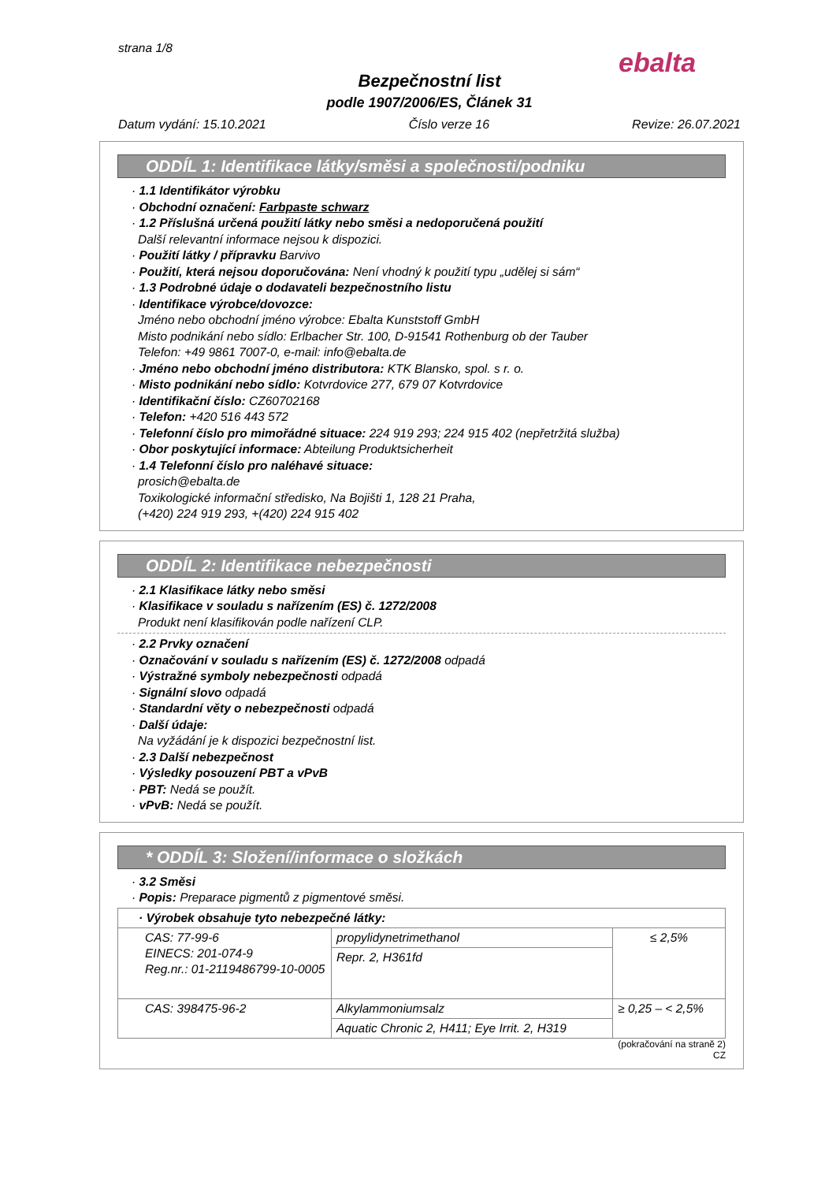strana 1/8
Bezpečnostní list
podle 1907/2006/ES, Článek 31
Datum vydání: 15.10.2021 Číslo verze 16 Revize: 26.07.2021
ebalta
ODDÍL 1: Identifikace látky/směsi a společnosti/podniku
· 1.1 Identifikátor výrobku
· Obchodní označení: Farbpaste schwarz
· 1.2 Příslušná určená použití látky nebo směsi a nedoporučená použití
Další relevantní informace nejsou k dispozici.
· Použití látky / přípravku Barvivo
· Použití, která nejsou doporučována: Není vhodný k použití typu „udělej si sám“
· 1.3 Podrobné údaje o dodavateli bezpečnostního listu
· Identifikace výrobce/dovozce:
Jméno nebo obchodní jméno výrobce: Ebalta Kunststoff GmbH
Misto podnikání nebo sídlo: Erlbacher Str. 100, D-91541 Rothenburg ob der Tauber
Telefon: +49 9861 7007-0, e-mail: info@ebalta.de
· Jméno nebo obchodní jméno distributora: KTK Blansko, spol. s r. o.
· Misto podnikání nebo sídlo: Kotvrdovice 277, 679 07 Kotvrdovice
· Identifikační číslo: CZ60702168
· Telefon: +420 516 443 572
· Telefonní číslo pro mimořádné situace: 224 919 293; 224 915 402 (nepřetržitá služba)
· Obor poskytující informace: Abteilung Produktsicherheit
· 1.4 Telefonní číslo pro naléhavé situace:
prosich@ebalta.de
Toxikologické informační středisko, Na Bojišti 1, 128 21 Praha,
(+420) 224 919 293, +(420) 224 915 402
ODDÍL 2: Identifikace nebezpečnosti
· 2.1 Klasifikace látky nebo směsi
· Klasifikace v souladu s nařízením (ES) č. 1272/2008
Produkt není klasifikován podle nařízení CLP.
· 2.2 Prvky označení
· Označování v souladu s nařízením (ES) č. 1272/2008 odpadá
· Výstražné symboly nebezpečnosti odpadá
· Signální slovo odpadá
· Standardní věty o nebezpečnosti odpadá
· Další údaje:
Na vyžádání je k dispozici bezpečnostní list.
· 2.3 Další nebezpečnost
· Výsledky posouzení PBT a vPvB
· PBT: Nedá se použít.
· vPvB: Nedá se použít.
* ODDÍL 3: Složení/informace o složkách
· 3.2 Směsi
· Popis: Preparace pigmentů z pigmentové směsi.
| · Výrobek obsahuje tyto nebezpečné látky: | | |
| CAS: 77-99-6 EINECS: 201-074-9 Reg.nr.: 01-2119486799-10-0005 | propylidynetrimethanol | ≤ 2,5% |
| | Repr. 2, H361fd | |
| CAS: 398475-96-2 | Alkylammoniumsalz | ≥ 0,25 – < 2,5% |
| | Aquatic Chronic 2, H411; Eye Irrit. 2, H319 | |
(pokračování na straně 2)
CZ